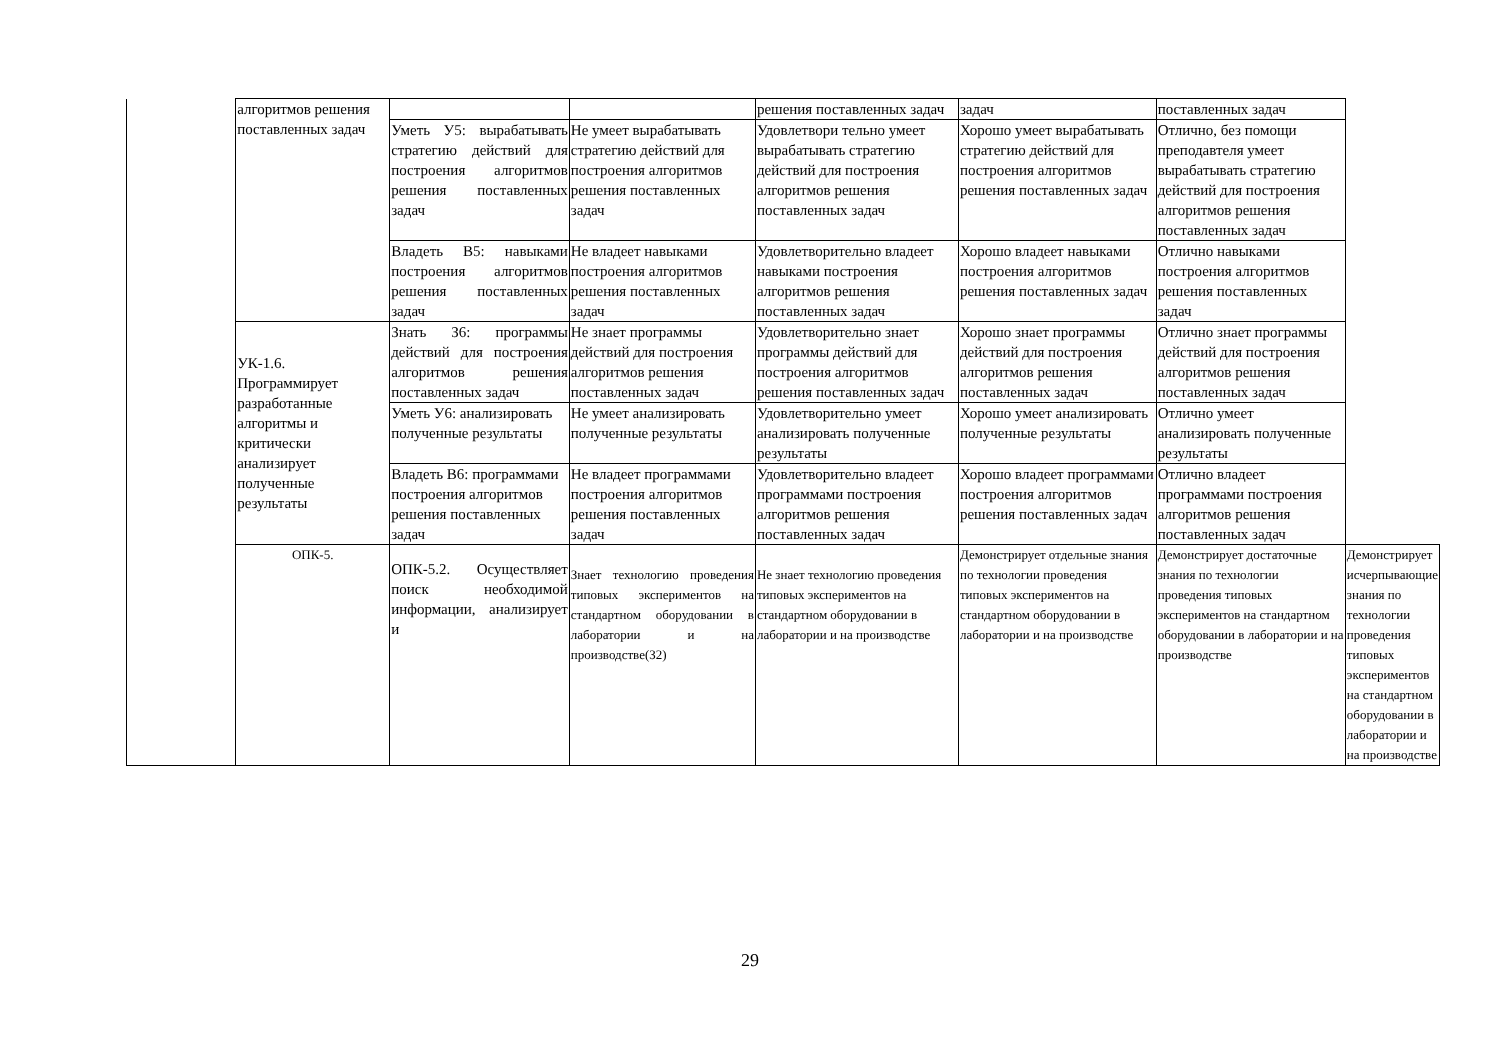| | алгоритмов решения поставленных задач | | | решения поставленных задач | задач | поставленных задач | |
| | | Уметь У5: вырабатывать стратегию действий для построения алгоритмов решения поставленных задач | Не умеет вырабатывать стратегию действий для построения алгоритмов решения поставленных задач | Удовлетвори тельно умеет вырабатывать стратегию действий для построения алгоритмов решения поставленных задач | Хорошо умеет вырабатывать стратегию действий для построения алгоритмов решения поставленных задач | Отлично, без помощи преподавтеля умеет вырабатывать стратегию действий для построения алгоритмов решения поставленных задач | |
| | | Владеть В5: навыками построения алгоритмов решения поставленных задач | Не владеет навыками построения алгоритмов решения поставленных задач | Удовлетворительно владеет навыками построения алгоритмов решения поставленных задач | Хорошо владеет навыками построения алгоритмов решения поставленных задач | Отлично навыками построения алгоритмов решения поставленных задач | |
| | УК-1.6. Программирует разработанные алгоритмы и критически анализирует полученные результаты | Знать З6: программы действий для построения алгоритмов решения поставленных задач | Не знает программы действий для построения алгоритмов решения поставленных задач | Удовлетворительно знает программы действий для построения алгоритмов решения поставленных задач | Хорошо знает программы действий для построения алгоритмов решения поставленных задач | Отлично знает программы действий для построения алгоритмов решения поставленных задач | |
| | | Уметь У6: анализировать полученные результаты | Не умеет анализировать полученные результаты | Удовлетворительно умеет анализировать полученные результаты | Хорошо умеет анализировать полученные результаты | Отлично умеет анализировать полученные результаты | |
| | | Владеть В6: программами построения алгоритмов решения поставленных задач | Не владеет программами построения алгоритмов решения поставленных задач | Удовлетворительно владеет программами построения алгоритмов решения поставленных задач | Хорошо владеет программами построения алгоритмов решения поставленных задач | Отлично владеет программами построения алгоритмов решения поставленных задач | |
| | ОПК-5. | ОПК-5.2. Осуществляет поиск необходимой информации, анализирует и | Знает технологию проведения типовых экспериментов на стандартном оборудовании в лаборатории и на производстве(З2) | Не знает технологию проведения типовых экспериментов на стандартном оборудовании в лаборатории и на производстве | Демонстрирует отдельные знания по технологии проведения типовых экспериментов на стандартном оборудовании в лаборатории и на производстве | Демонстрирует достаточные знания по технологии проведения типовых экспериментов на стандартном оборудовании в лаборатории и на производстве | Демонстрирует исчерпывающие знания по технологии проведения типовых экспериментов на стандартном оборудовании в лаборатории и на производстве |
29